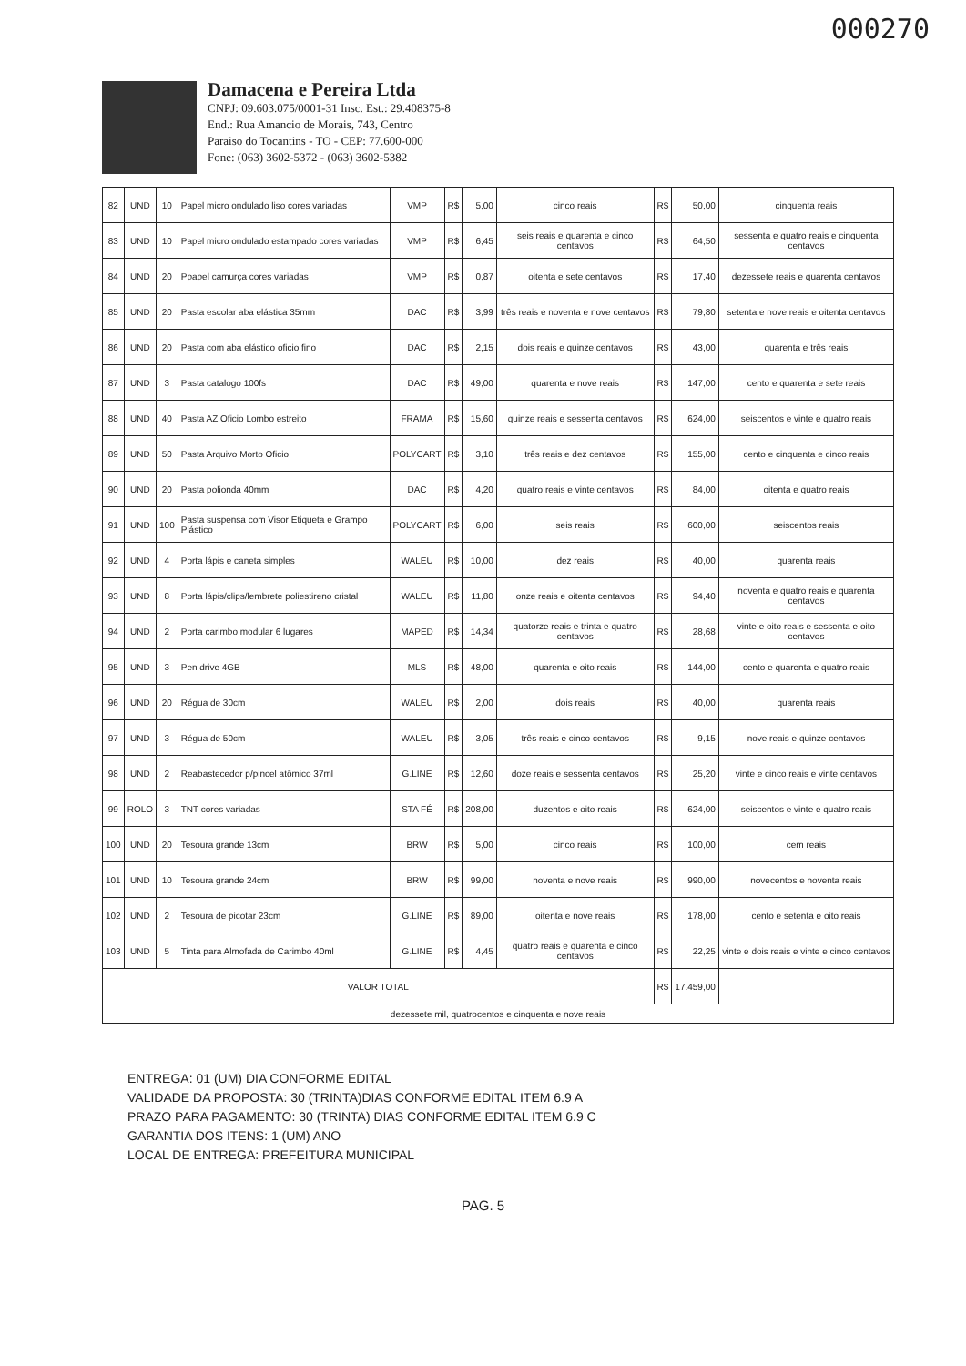000270
Damacena e Pereira Ltda
CNPJ: 09.603.075/0001-31 Insc. Est.: 29.408375-8
End.: Rua Amancio de Morais, 743, Centro
Paraiso do Tocantins - TO - CEP: 77.600-000
Fone: (063) 3602-5372 - (063) 3602-5382
| 82 | UND | 10 | Papel micro ondulado liso cores variadas | VMP | R$ | 5,00 | cinco reais | R$ | 50,00 | cinquenta reais |
| 83 | UND | 10 | Papel micro ondulado estampado cores variadas | VMP | R$ | 6,45 | seis reais e quarenta e cinco centavos | R$ | 64,50 | sessenta e quatro reais e cinquenta centavos |
| 84 | UND | 20 | Ppapel camurça cores variadas | VMP | R$ | 0,87 | oitenta e sete centavos | R$ | 17,40 | dezessete reais e quarenta centavos |
| 85 | UND | 20 | Pasta escolar aba elástica 35mm | DAC | R$ | 3,99 | três reais e noventa e nove centavos | R$ | 79,80 | setenta e nove reais e oitenta centavos |
| 86 | UND | 20 | Pasta com aba elástico oficio fino | DAC | R$ | 2,15 | dois reais e quinze centavos | R$ | 43,00 | quarenta e três reais |
| 87 | UND | 3 | Pasta catalogo 100fs | DAC | R$ | 49,00 | quarenta e nove reais | R$ | 147,00 | cento e quarenta e sete reais |
| 88 | UND | 40 | Pasta AZ Oficio Lombo estreito | FRAMA | R$ | 15,60 | quinze reais e sessenta centavos | R$ | 624,00 | seiscentos e vinte e quatro reais |
| 89 | UND | 50 | Pasta Arquivo Morto Oficio | POLYCART | R$ | 3,10 | três reais e dez centavos | R$ | 155,00 | cento e cinquenta e cinco reais |
| 90 | UND | 20 | Pasta polionda 40mm | DAC | R$ | 4,20 | quatro reais e vinte centavos | R$ | 84,00 | oitenta e quatro reais |
| 91 | UND | 100 | Pasta suspensa com Visor Etiqueta e Grampo Plástico | POLYCART | R$ | 6,00 | seis reais | R$ | 600,00 | seiscentos reais |
| 92 | UND | 4 | Porta lápis e caneta simples | WALEU | R$ | 10,00 | dez reais | R$ | 40,00 | quarenta reais |
| 93 | UND | 8 | Porta lápis/clips/lembrete poliestireno cristal | WALEU | R$ | 11,80 | onze reais e oitenta centavos | R$ | 94,40 | noventa e quatro reais e quarenta centavos |
| 94 | UND | 2 | Porta carimbo modular 6 lugares | MAPED | R$ | 14,34 | quatorze reais e trinta e quatro centavos | R$ | 28,68 | vinte e oito reais e sessenta e oito centavos |
| 95 | UND | 3 | Pen drive 4GB | MLS | R$ | 48,00 | quarenta e oito reais | R$ | 144,00 | cento e quarenta e quatro reais |
| 96 | UND | 20 | Régua de 30cm | WALEU | R$ | 2,00 | dois reais | R$ | 40,00 | quarenta reais |
| 97 | UND | 3 | Régua de 50cm | WALEU | R$ | 3,05 | três reais e cinco centavos | R$ | 9,15 | nove reais e quinze centavos |
| 98 | UND | 2 | Reabastecedor p/pincel atômico 37ml | G.LINE | R$ | 12,60 | doze reais e sessenta centavos | R$ | 25,20 | vinte e cinco reais e vinte centavos |
| 99 | ROLO | 3 | TNT cores variadas | STA FÉ | R$ | 208,00 | duzentos e oito reais | R$ | 624,00 | seiscentos e vinte e quatro reais |
| 100 | UND | 20 | Tesoura grande 13cm | BRW | R$ | 5,00 | cinco reais | R$ | 100,00 | cem reais |
| 101 | UND | 10 | Tesoura grande 24cm | BRW | R$ | 99,00 | noventa e nove reais | R$ | 990,00 | novecentos e noventa reais |
| 102 | UND | 2 | Tesoura de picotar 23cm | G.LINE | R$ | 89,00 | oitenta e nove reais | R$ | 178,00 | cento e setenta e oito reais |
| 103 | UND | 5 | Tinta para Almofada de Carimbo 40ml | G.LINE | R$ | 4,45 | quatro reais e quarenta e cinco centavos | R$ | 22,25 | vinte e dois reais e vinte e cinco centavos |
| VALOR TOTAL | | | | | | | | R$ | 17.459,00 | |
| dezessete mil, quatrocentos e cinquenta e nove reais | | | | | | | | | | |
ENTREGA: 01 (UM) DIA CONFORME EDITAL
VALIDADE DA PROPOSTA: 30 (TRINTA)DIAS CONFORME EDITAL ITEM 6.9 A
PRAZO PARA PAGAMENTO: 30 (TRINTA) DIAS CONFORME EDITAL ITEM 6.9 C
GARANTIA DOS ITENS: 1 (UM) ANO
LOCAL DE ENTREGA: PREFEITURA MUNICIPAL
PAG. 5